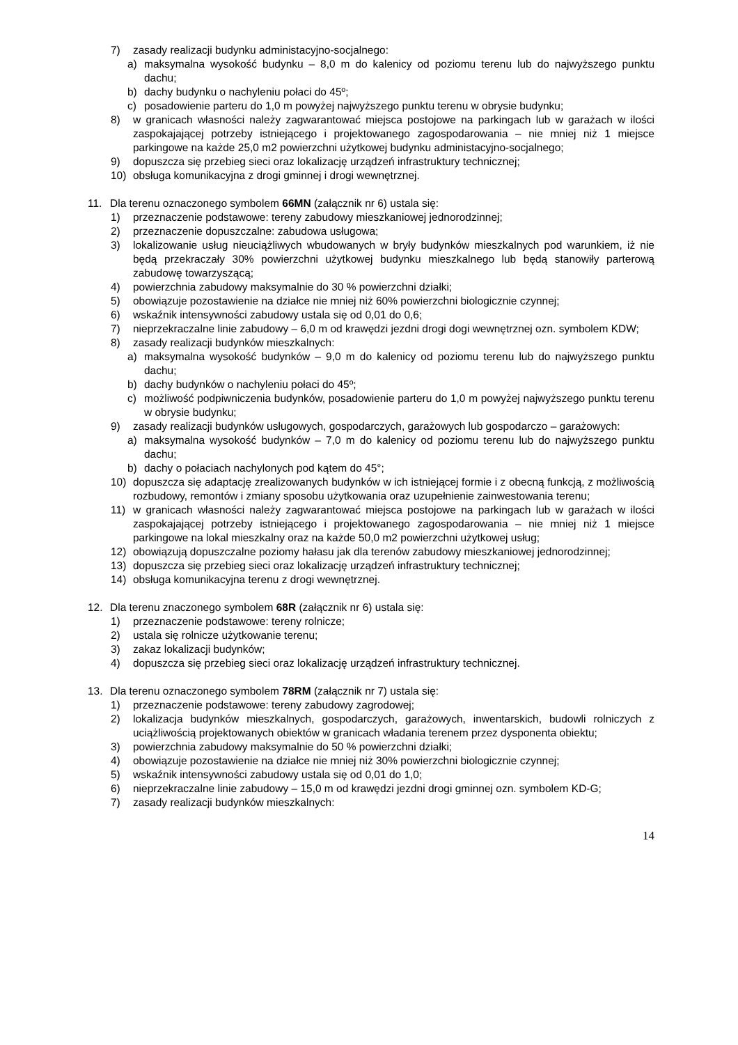7) zasady realizacji budynku administacyjno-socjalnego:
a) maksymalna wysokość budynku – 8,0 m do kalenicy od poziomu terenu lub do najwyższego punktu dachu;
b) dachy budynku o nachyleniu połaci do 45º;
c) posadowienie parteru do 1,0 m powyżej najwyższego punktu terenu w obrysie budynku;
8) w granicach własności należy zagwarantować miejsca postojowe na parkingach lub w garażach w ilości zaspokajającej potrzeby istniejącego i projektowanego zagospodarowania – nie mniej niż 1 miejsce parkingowe na każde 25,0 m2 powierzchni użytkowej budynku administacyjno-socjalnego;
9) dopuszcza się przebieg sieci oraz lokalizację urządzeń infrastruktury technicznej;
10) obsługa komunikacyjna z drogi gminnej i drogi wewnętrznej.
11. Dla terenu oznaczonego symbolem 66MN (załącznik nr 6) ustala się:
1) przeznaczenie podstawowe: tereny zabudowy mieszkaniowej jednorodzinnej;
2) przeznaczenie dopuszczalne: zabudowa usługowa;
3) lokalizowanie usług nieuciążliwych wbudowanych w bryły budynków mieszkalnych pod warunkiem, iż nie będą przekraczały 30% powierzchni użytkowej budynku mieszkalnego lub będą stanowiły parterową zabudowę towarzyszącą;
4) powierzchnia zabudowy maksymalnie do 30 % powierzchni działki;
5) obowiązuje pozostawienie na działce nie mniej niż 60% powierzchni biologicznie czynnej;
6) wskaźnik intensywności zabudowy ustala się od 0,01 do 0,6;
7) nieprzekraczalne linie zabudowy – 6,0 m od krawędzi jezdni drogi dogi wewnętrznej ozn. symbolem KDW;
8) zasady realizacji budynków mieszkalnych:
a) maksymalna wysokość budynków – 9,0 m do kalenicy od poziomu terenu lub do najwyższego punktu dachu;
b) dachy budynków o nachyleniu połaci do 45º;
c) możliwość podpiwniczenia budynków, posadowienie parteru do 1,0 m powyżej najwyższego punktu terenu w obrysie budynku;
9) zasady realizacji budynków usługowych, gospodarczych, garażowych lub gospodarczo – garażowych:
a) maksymalna wysokość budynków – 7,0 m do kalenicy od poziomu terenu lub do najwyższego punktu dachu;
b) dachy o połaciach nachylonych pod kątem do 45°;
10) dopuszcza się adaptację zrealizowanych budynków w ich istniejącej formie i z obecną funkcją, z możliwością rozbudowy, remontów i zmiany sposobu użytkowania oraz uzupełnienie zainwestowania terenu;
11) w granicach własności należy zagwarantować miejsca postojowe na parkingach lub w garażach w ilości zaspokajającej potrzeby istniejącego i projektowanego zagospodarowania – nie mniej niż 1 miejsce parkingowe na lokal mieszkalny oraz na każde 50,0 m2 powierzchni użytkowej usług;
12) obowiązują dopuszczalne poziomy hałasu jak dla terenów zabudowy mieszkaniowej jednorodzinnej;
13) dopuszcza się przebieg sieci oraz lokalizację urządzeń infrastruktury technicznej;
14) obsługa komunikacyjna terenu z drogi wewnętrznej.
12. Dla terenu znaczonego symbolem 68R (załącznik nr 6) ustala się:
1) przeznaczenie podstawowe: tereny rolnicze;
2) ustala się rolnicze użytkowanie terenu;
3) zakaz lokalizacji budynków;
4) dopuszcza się przebieg sieci oraz lokalizację urządzeń infrastruktury technicznej.
13. Dla terenu oznaczonego symbolem 78RM (załącznik nr 7) ustala się:
1) przeznaczenie podstawowe: tereny zabudowy zagrodowej;
2) lokalizacja budynków mieszkalnych, gospodarczych, garażowych, inwentarskich, budowli rolniczych z uciążliwością projektowanych obiektów w granicach władania terenem przez dysponenta obiektu;
3) powierzchnia zabudowy maksymalnie do 50 % powierzchni działki;
4) obowiązuje pozostawienie na działce nie mniej niż 30% powierzchni biologicznie czynnej;
5) wskaźnik intensywności zabudowy ustala się od 0,01 do 1,0;
6) nieprzekraczalne linie zabudowy – 15,0 m od krawędzi jezdni drogi gminnej ozn. symbolem KD-G;
7) zasady realizacji budynków mieszkalnych:
14